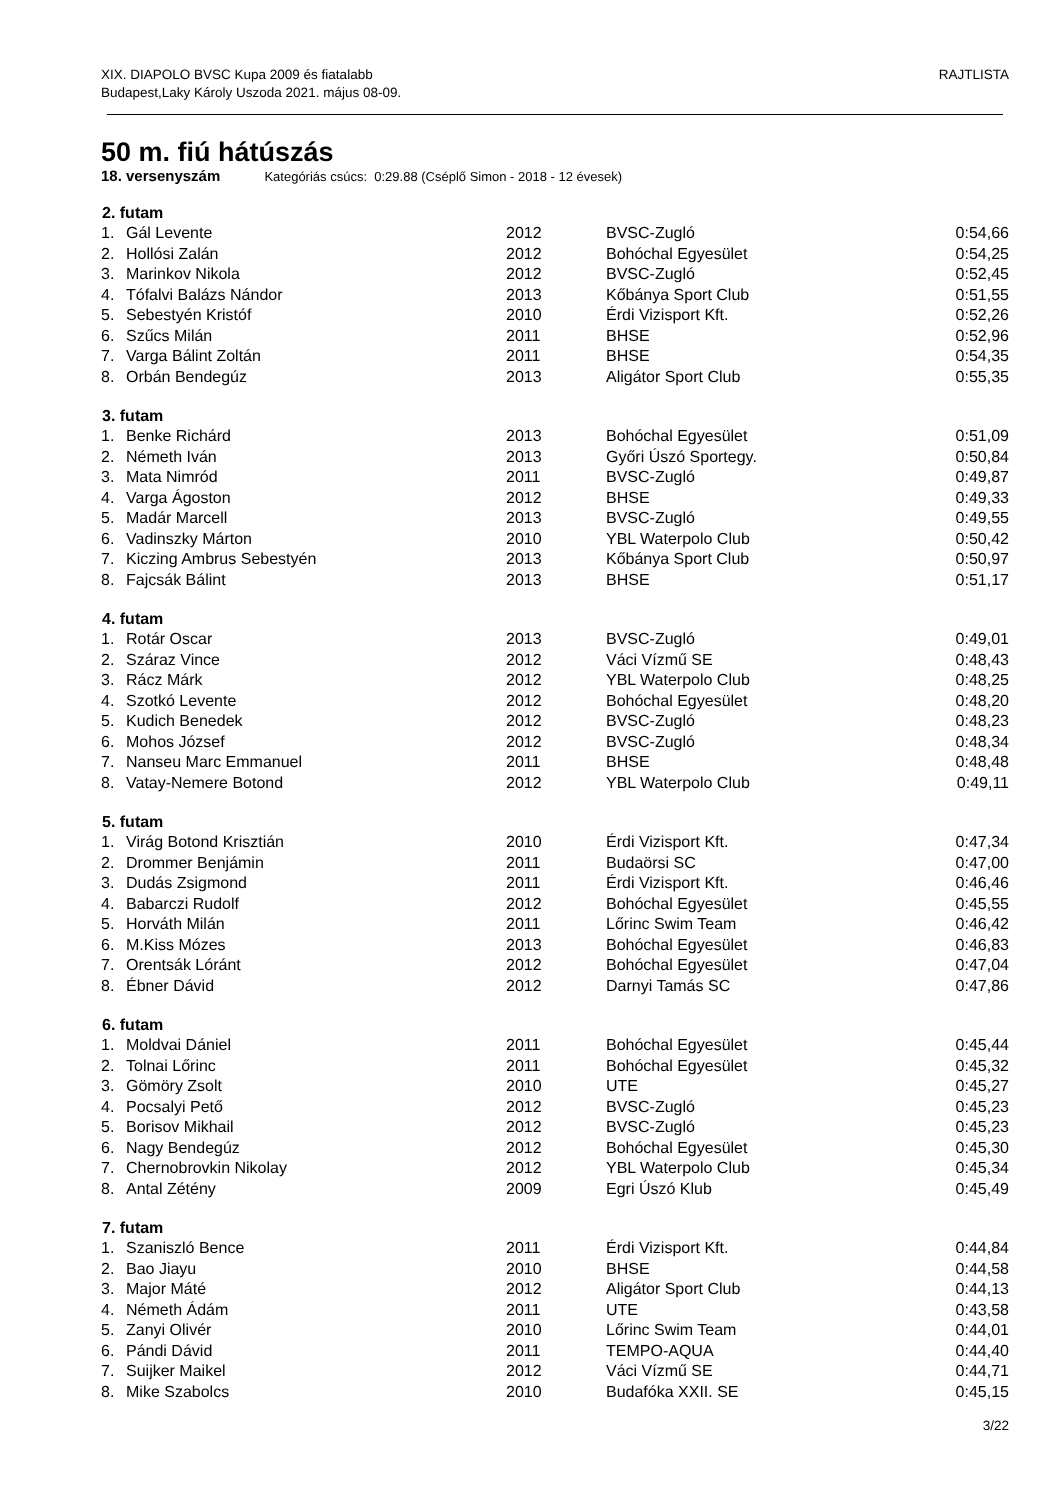XIX. DIAPOLO BVSC Kupa 2009 és fiatalabb
Budapest,Laky Károly Uszoda 2021. május 08-09.
RAJTLISTA
50 m. fiú hátúszás
18. versenyszám Kategóriás csúcs: 0:29.88 (Cséplő Simon - 2018 - 12 évesek)
| 2. futam | | | | |
| --- | --- | --- | --- | --- |
| 1. | Gál Levente | 2012 | BVSC-Zugló | 0:54,66 |
| 2. | Hollósi Zalán | 2012 | Bohóchal Egyesület | 0:54,25 |
| 3. | Marinkov Nikola | 2012 | BVSC-Zugló | 0:52,45 |
| 4. | Tófalvi Balázs Nándor | 2013 | Kőbánya Sport Club | 0:51,55 |
| 5. | Sebestyén Kristóf | 2010 | Érdi Vizisport Kft. | 0:52,26 |
| 6. | Szűcs Milán | 2011 | BHSE | 0:52,96 |
| 7. | Varga Bálint Zoltán | 2011 | BHSE | 0:54,35 |
| 8. | Orbán Bendegúz | 2013 | Aligátor Sport Club | 0:55,35 |
| 3. futam | | | | |
| 1. | Benke Richárd | 2013 | Bohóchal Egyesület | 0:51,09 |
| 2. | Németh Iván | 2013 | Győri Úszó Sportegy. | 0:50,84 |
| 3. | Mata Nimród | 2011 | BVSC-Zugló | 0:49,87 |
| 4. | Varga Ágoston | 2012 | BHSE | 0:49,33 |
| 5. | Madár Marcell | 2013 | BVSC-Zugló | 0:49,55 |
| 6. | Vadinszky Márton | 2010 | YBL Waterpolo Club | 0:50,42 |
| 7. | Kiczing Ambrus Sebestyén | 2013 | Kőbánya Sport Club | 0:50,97 |
| 8. | Fajcsák Bálint | 2013 | BHSE | 0:51,17 |
| 4. futam | | | | |
| 1. | Rotár Oscar | 2013 | BVSC-Zugló | 0:49,01 |
| 2. | Száraz Vince | 2012 | Váci Vízmű SE | 0:48,43 |
| 3. | Rácz Márk | 2012 | YBL Waterpolo Club | 0:48,25 |
| 4. | Szotkó Levente | 2012 | Bohóchal Egyesület | 0:48,20 |
| 5. | Kudich Benedek | 2012 | BVSC-Zugló | 0:48,23 |
| 6. | Mohos József | 2012 | BVSC-Zugló | 0:48,34 |
| 7. | Nanseu Marc Emmanuel | 2011 | BHSE | 0:48,48 |
| 8. | Vatay-Nemere Botond | 2012 | YBL Waterpolo Club | 0:49,11 |
| 5. futam | | | | |
| 1. | Virág Botond Krisztián | 2010 | Érdi Vizisport Kft. | 0:47,34 |
| 2. | Drommer Benjámin | 2011 | Budaörsi SC | 0:47,00 |
| 3. | Dudás Zsigmond | 2011 | Érdi Vizisport Kft. | 0:46,46 |
| 4. | Babarczi Rudolf | 2012 | Bohóchal Egyesület | 0:45,55 |
| 5. | Horváth Milán | 2011 | Lőrinc Swim Team | 0:46,42 |
| 6. | M.Kiss Mózes | 2013 | Bohóchal Egyesület | 0:46,83 |
| 7. | Orentsák Lóránt | 2012 | Bohóchal Egyesület | 0:47,04 |
| 8. | Ébner Dávid | 2012 | Darnyi Tamás SC | 0:47,86 |
| 6. futam | | | | |
| 1. | Moldvai Dániel | 2011 | Bohóchal Egyesület | 0:45,44 |
| 2. | Tolnai Lőrinc | 2011 | Bohóchal Egyesület | 0:45,32 |
| 3. | Gömöry Zsolt | 2010 | UTE | 0:45,27 |
| 4. | Pocsalyi Pető | 2012 | BVSC-Zugló | 0:45,23 |
| 5. | Borisov Mikhail | 2012 | BVSC-Zugló | 0:45,23 |
| 6. | Nagy Bendegúz | 2012 | Bohóchal Egyesület | 0:45,30 |
| 7. | Chernobrovkin Nikolay | 2012 | YBL Waterpolo Club | 0:45,34 |
| 8. | Antal Zétény | 2009 | Egri Úszó Klub | 0:45,49 |
| 7. futam | | | | |
| 1. | Szaniszló Bence | 2011 | Érdi Vizisport Kft. | 0:44,84 |
| 2. | Bao Jiayu | 2010 | BHSE | 0:44,58 |
| 3. | Major Máté | 2012 | Aligátor Sport Club | 0:44,13 |
| 4. | Németh Ádám | 2011 | UTE | 0:43,58 |
| 5. | Zanyi Olivér | 2010 | Lőrinc Swim Team | 0:44,01 |
| 6. | Pándi Dávid | 2011 | TEMPO-AQUA | 0:44,40 |
| 7. | Suijker Maikel | 2012 | Váci Vízmű SE | 0:44,71 |
| 8. | Mike Szabolcs | 2010 | Budafóka XXII. SE | 0:45,15 |
3/22